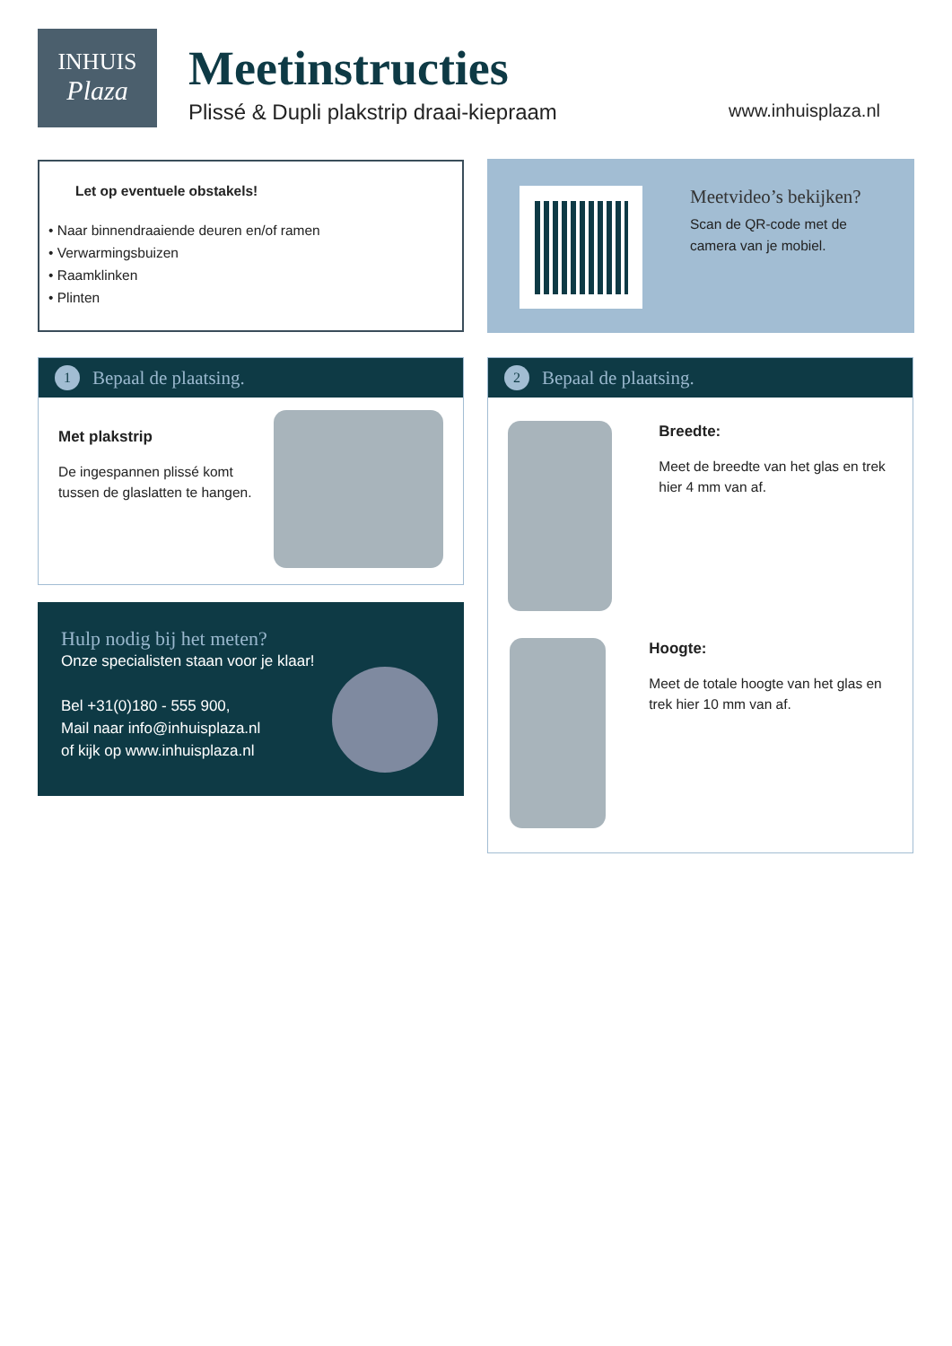INHUIS
Plaza
Meetinstructies
Plissé & Dupli plakstrip draai-kiepraam
www.inhuisplaza.nl
Let op eventuele obstakels!
• Naar binnendraaiende deuren en/of ramen
• Verwarmingsbuizen
• Raamklinken
• Plinten
Meetvideo’s bekijken?
Scan de QR-code met de camera van je mobiel.
1 Bepaal de plaatsing.
Met plakstrip
De ingespannen plissé komt tussen de glaslatten te hangen.
Hulp nodig bij het meten?
Onze specialisten staan voor je klaar!
Bel +31(0)180 - 555 900,
Mail naar info@inhuisplaza.nl
of kijk op www.inhuisplaza.nl
2 Bepaal de plaatsing.
Breedte:
Meet de breedte van het glas en trek hier 4 mm van af.
Hoogte:
Meet de totale hoogte van het glas en trek hier 10 mm van af.